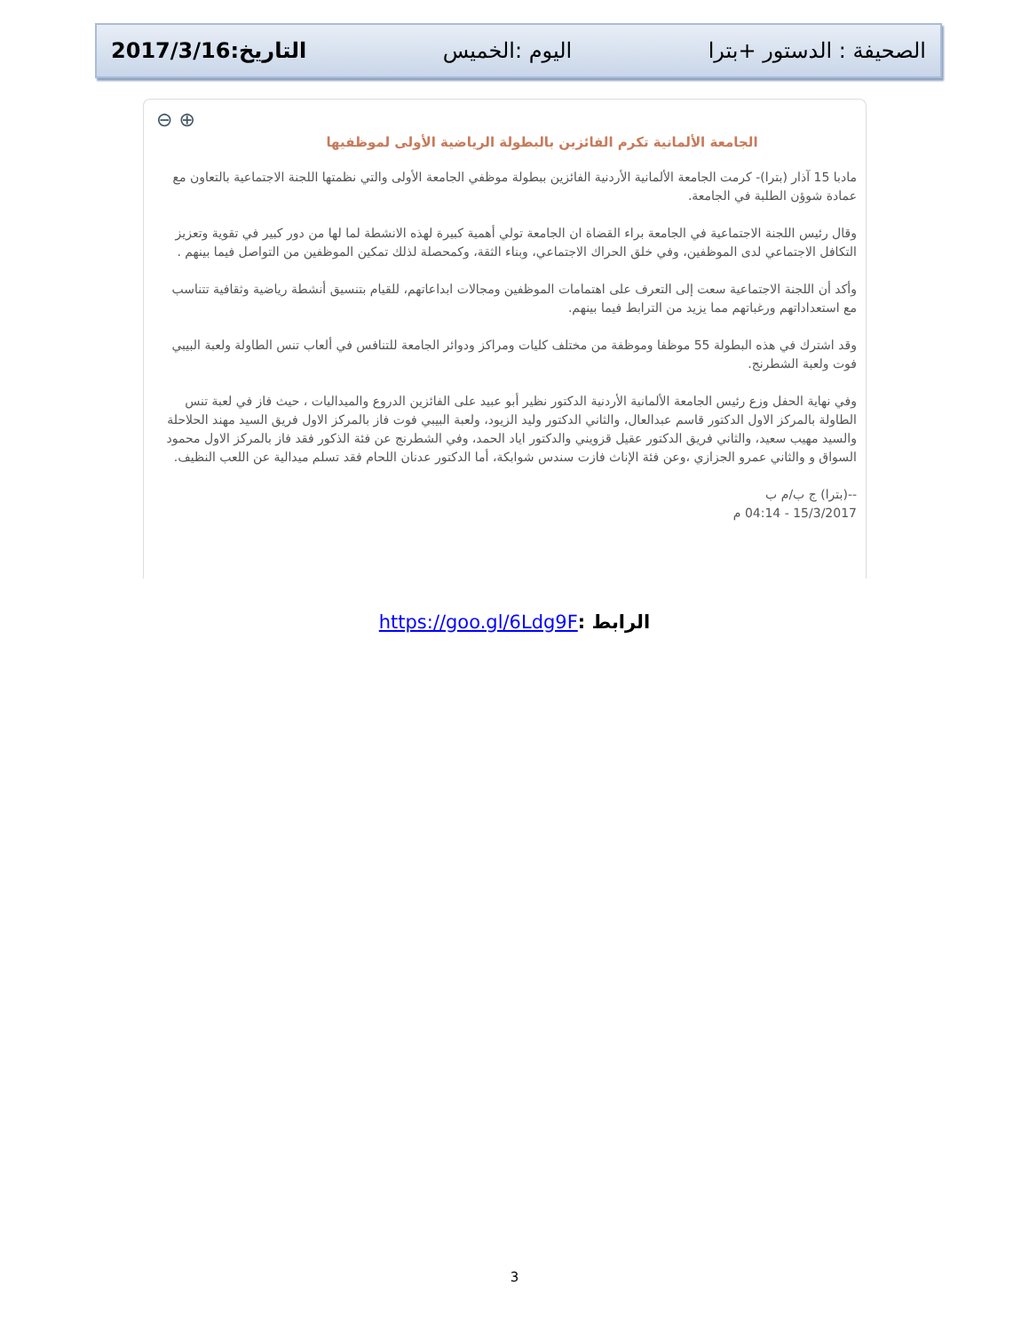الصحيفة : الدستور +بترا اليوم :الخميس التاريخ:2017/3/16
⊖ ⊕
الجامعة الألمانية تكرم الفائزين بالبطولة الرياضية الأولى لموظفيها
مادبا 15 آذار (بترا)- كرمت الجامعة الألمانية الأردنية الفائزين ببطولة موظفي الجامعة الأولى والتي نظمتها اللجنة الاجتماعية بالتعاون مع عمادة شوؤن الطلبة في الجامعة.
وقال رئيس اللجنة الاجتماعية في الجامعة براء القضاة ان الجامعة تولي أهمية كبيرة لهذه الانشطة لما لها من دور كبير في تقوية وتعزيز التكافل الاجتماعي لدى الموظفين، وفي خلق الحراك الاجتماعي، وبناء الثقة، وكمحصلة لذلك تمكين الموظفين من التواصل فيما بينهم .
وأكد أن اللجنة الاجتماعية سعت إلى التعرف على اهتمامات الموظفين ومجالات ابداعاتهم، للقيام بتنسيق أنشطة رياضية وثقافية تتناسب مع استعداداتهم ورغباتهم مما يزيد من الترابط فيما بينهم.
وقد اشترك في هذه البطولة 55 موظفا وموظفة من مختلف كليات ومراكز ودوائر الجامعة للتنافس في ألعاب تنس الطاولة ولعبة البيبي فوت ولعبة الشطرنج.
وفي نهاية الحفل وزع رئيس الجامعة الألمانية الأردنية الدكتور نظير أبو عبيد على الفائزين الدروع والميداليات ، حيث فاز في لعبة تنس الطاولة بالمركز الاول الدكتور قاسم عبدالعال، والثاني الدكتور وليد الزيود، ولعبة البيبي فوت فاز بالمركز الاول فريق السيد مهند الحلاحلة والسيد مهيب سعيد، والثاني فريق الدكتور عقيل قزويني والدكتور اياد الحمد، وفي الشطرنج عن فئة الذكور فقد فاز بالمركز الاول محمود السواق و والثاني عمرو الجزازي ،وعن فئة الإناث فازت سندس شوابكة، أما الدكتور عدنان اللحام فقد تسلم ميدالية عن اللعب النظيف.
--(بترا) ج ب/م ب
15/3/2017 - 04:14 م
الرابط : https://goo.gl/6Ldg9F
3